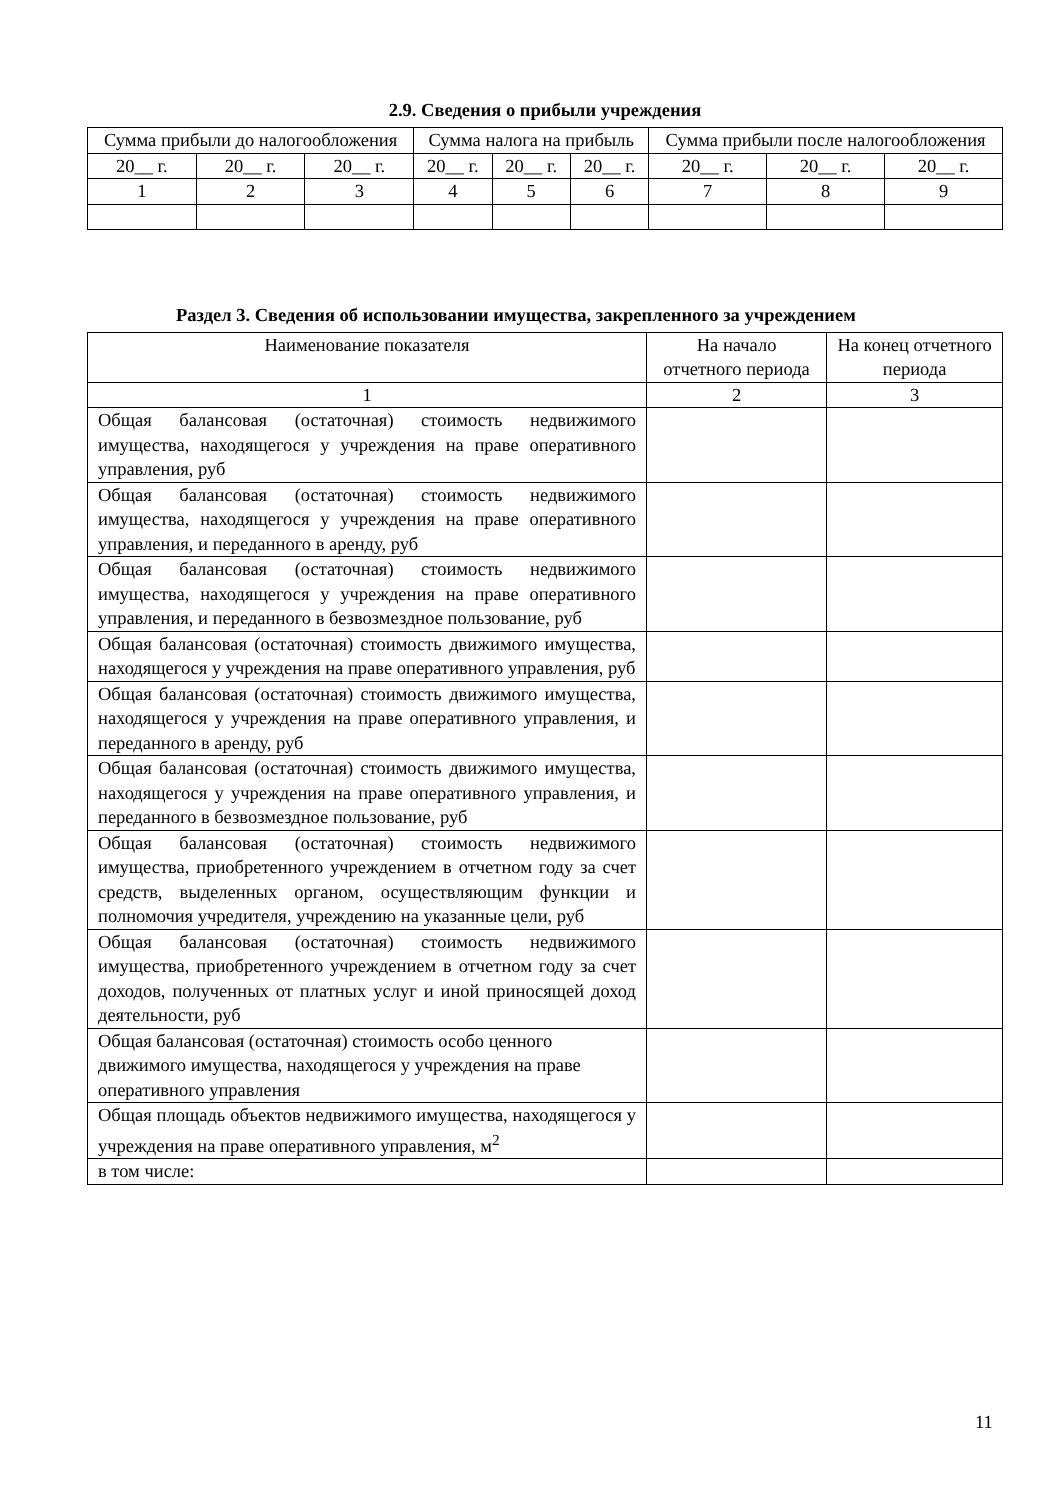2.9. Сведения о прибыли учреждения
| Сумма прибыли до налогообложения | | | Сумма налога на прибыль | | | Сумма прибыли после налогообложения | | |
| 20__ г. | 20__ г. | 20__ г. | 20__ г. | 20__ г. | 20__ г. | 20__ г. | 20__ г. | 20__ г. |
| 1 | 2 | 3 | 4 | 5 | 6 | 7 | 8 | 9 |
Раздел 3. Сведения об использовании имущества, закрепленного за учреждением
| Наименование показателя | На начало отчетного периода | На конец отчетного периода |
| 1 | 2 | 3 |
| Общая балансовая (остаточная) стоимость недвижимого имущества, находящегося у учреждения на праве оперативного управления, руб | | |
| Общая балансовая (остаточная) стоимость недвижимого имущества, находящегося у учреждения на праве оперативного управления, и переданного в аренду, руб | | |
| Общая балансовая (остаточная) стоимость недвижимого имущества, находящегося у учреждения на праве оперативного управления, и переданного в безвозмездное пользование, руб | | |
| Общая балансовая (остаточная) стоимость движимого имущества, находящегося у учреждения на праве оперативного управления, руб | | |
| Общая балансовая (остаточная) стоимость движимого имущества, находящегося у учреждения на праве оперативного управления, и переданного в аренду, руб | | |
| Общая балансовая (остаточная) стоимость движимого имущества, находящегося у учреждения на праве оперативного управления, и переданного в безвозмездное пользование, руб | | |
| Общая балансовая (остаточная) стоимость недвижимого имущества, приобретенного учреждением в отчетном году за счет средств, выделенных органом, осуществляющим функции и полномочия учредителя, учреждению на указанные цели, руб | | |
| Общая балансовая (остаточная) стоимость недвижимого имущества, приобретенного учреждением в отчетном году за счет доходов, полученных от платных услуг и иной приносящей доход деятельности, руб | | |
| Общая балансовая (остаточная) стоимость особо ценного движимого имущества, находящегося у учреждения на праве оперативного управления | | |
| Общая площадь объектов недвижимого имущества, находящегося у учреждения на праве оперативного управления, м<sup>2</sup> | | |
| в том числе: | | |
11